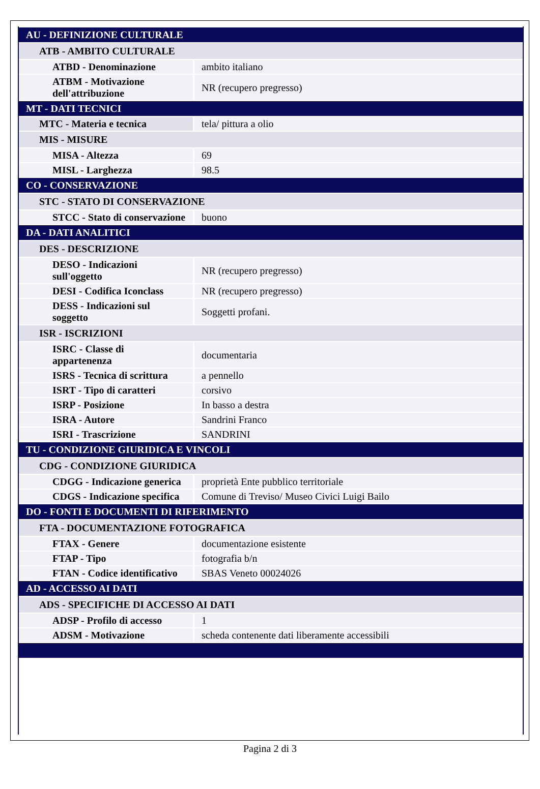| AU - DEFINIZIONE CULTURALE | |
| ATB - AMBITO CULTURALE | |
| ATBD - Denominazione | ambito italiano |
| ATBM - Motivazione dell'attribuzione | NR (recupero pregresso) |
| MT - DATI TECNICI | |
| MTC - Materia e tecnica | tela/ pittura a olio |
| MIS - MISURE | |
| MISA - Altezza | 69 |
| MISL - Larghezza | 98.5 |
| CO - CONSERVAZIONE | |
| STC - STATO DI CONSERVAZIONE | |
| STCC - Stato di conservazione | buono |
| DA - DATI ANALITICI | |
| DES - DESCRIZIONE | |
| DESO - Indicazioni sull'oggetto | NR (recupero pregresso) |
| DESI - Codifica Iconclass | NR (recupero pregresso) |
| DESS - Indicazioni sul soggetto | Soggetti profani. |
| ISR - ISCRIZIONI | |
| ISRC - Classe di appartenenza | documentaria |
| ISRS - Tecnica di scrittura | a pennello |
| ISRT - Tipo di caratteri | corsivo |
| ISRP - Posizione | In basso a destra |
| ISRA - Autore | Sandrini Franco |
| ISRI - Trascrizione | SANDRINI |
| TU - CONDIZIONE GIURIDICA E VINCOLI | |
| CDG - CONDIZIONE GIURIDICA | |
| CDGG - Indicazione generica | proprietà Ente pubblico territoriale |
| CDGS - Indicazione specifica | Comune di Treviso/ Museo Civici Luigi Bailo |
| DO - FONTI E DOCUMENTI DI RIFERIMENTO | |
| FTA - DOCUMENTAZIONE FOTOGRAFICA | |
| FTAX - Genere | documentazione esistente |
| FTAP - Tipo | fotografia b/n |
| FTAN - Codice identificativo | SBAS Veneto 00024026 |
| AD - ACCESSO AI DATI | |
| ADS - SPECIFICHE DI ACCESSO AI DATI | |
| ADSP - Profilo di accesso | 1 |
| ADSM - Motivazione | scheda contenente dati liberamente accessibili |
Pagina 2 di 3